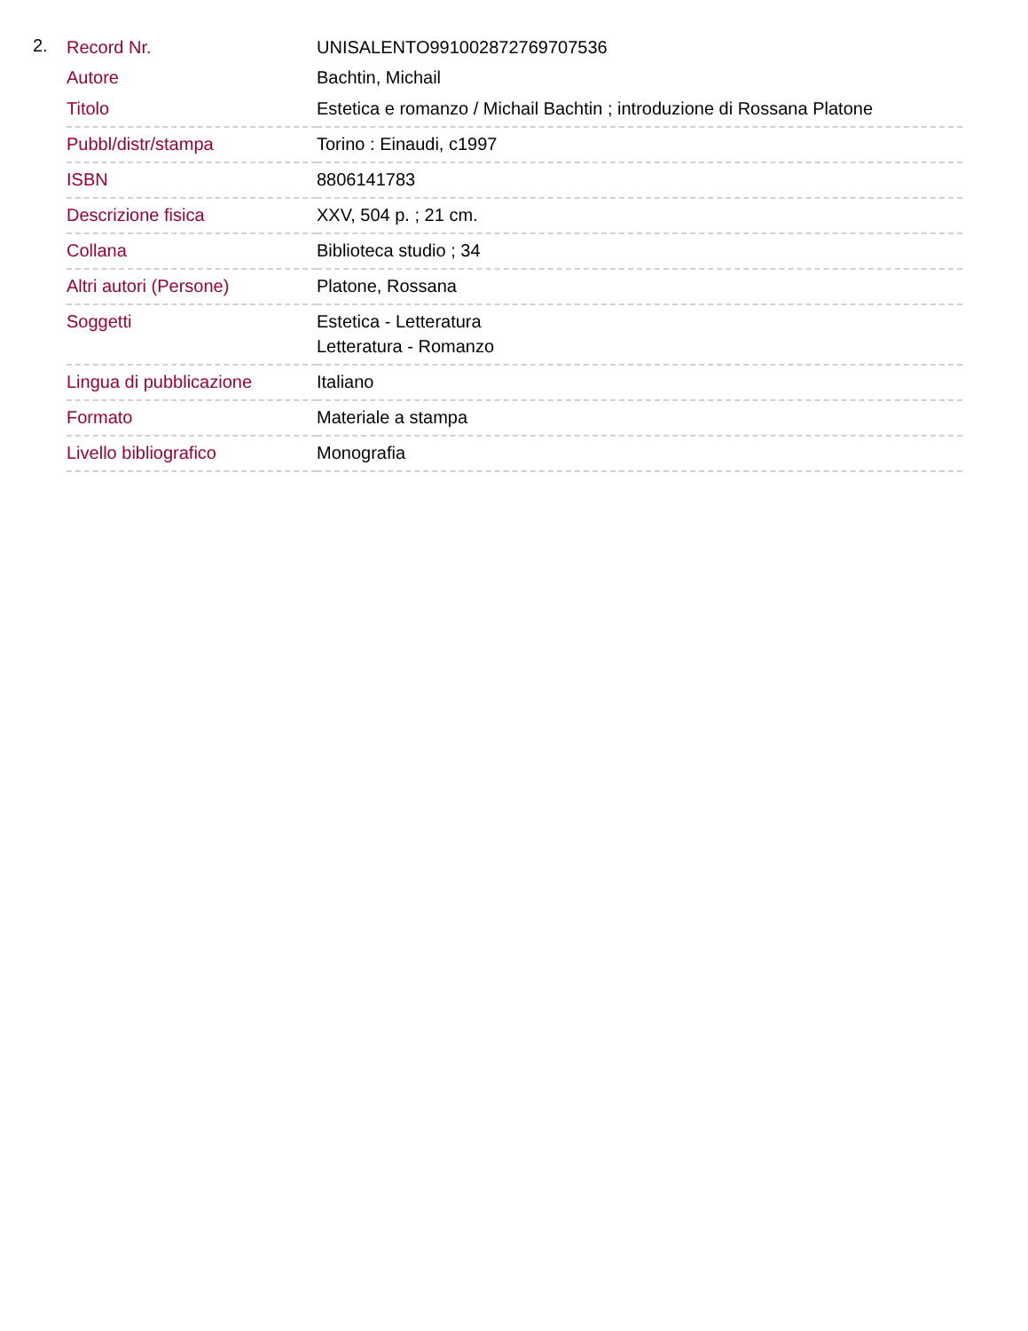2.
| Record Nr. | UNISALENTO991002872769707536 |
| Autore | Bachtin, Michail |
| Titolo | Estetica e romanzo / Michail Bachtin ; introduzione di Rossana Platone |
| Pubbl/distr/stampa | Torino : Einaudi, c1997 |
| ISBN | 8806141783 |
| Descrizione fisica | XXV, 504 p. ; 21 cm. |
| Collana | Biblioteca studio ; 34 |
| Altri autori (Persone) | Platone, Rossana |
| Soggetti | Estetica - Letteratura Letteratura - Romanzo |
| Lingua di pubblicazione | Italiano |
| Formato | Materiale a stampa |
| Livello bibliografico | Monografia |